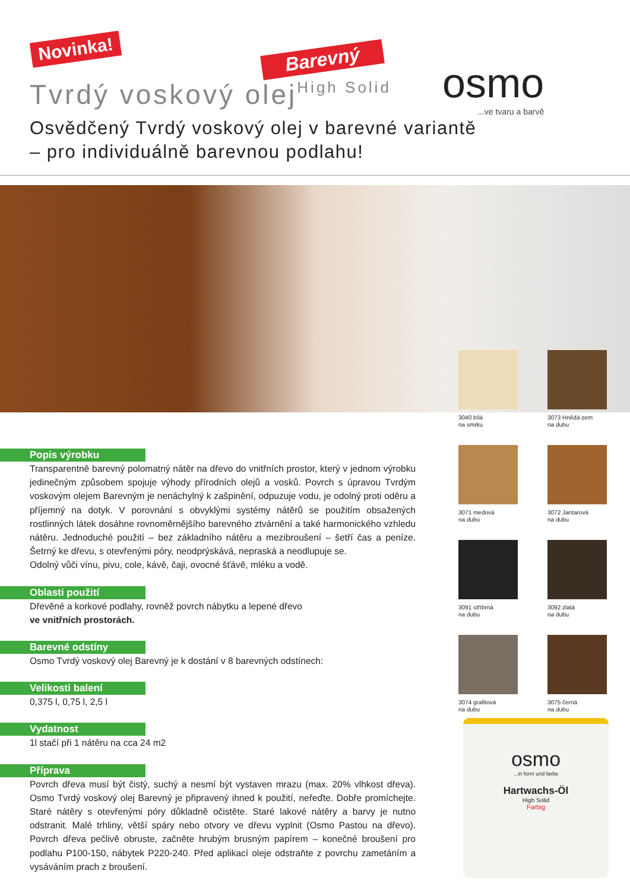Novinka!
Barevný
Tvrdý voskový olejHigh Solid osmo...ve tvaru a barvě
Osvědčený Tvrdý voskový olej v barevné variantě
– pro individuálně barevnou podlahu!
3040 bílá
na smrku
3073 Hnědá zem
na dubu
3071 medová
na dubu
3072 Jantarová
na dubu
3091 stříbrná
na dubu
3092 zlatá
na dubu
3074 grafitová
na dubu
3075 černá
na dubu
osmo
...in form und farbe
Hartwachs-Öl
High Solid
Farbig
Popis výrobku
Transparentně barevný polomatný nátěr na dřevo do vnitřních prostor, který v jednom výrobku jedinečným způsobem spojuje výhody přírodních olejů a vosků. Povrch s úpravou Tvrdým voskovým olejem Barevným je nenáchylný k zašpinění, odpuzuje vodu, je odolný proti oděru a příjemný na dotyk. V porovnání s obvyklými systémy nátěrů se použitím obsažených rostlinných látek dosáhne rovnoměrnějšího barevného ztvárnění a také harmonického vzhledu nátěru. Jednoduché použití – bez základního nátěru a mezibroušení – šetří čas a peníze. Šetrný ke dřevu, s otevřenými póry, neodprýskává, nepraská a neodlupuje se.
Odolný vůči vínu, pivu, cole, kávě, čaji, ovocné šťávě, mléku a vodě.
Oblasti použití
Dřevěné a korkové podlahy, rovněž povrch nábytku a lepené dřevo
ve vnitřních prostorách.
Barevné odstíny
Osmo Tvrdý voskový olej Barevný je k dostání v 8 barevných odstínech:
Velikosti balení
0,375 l, 0,75 l, 2,5 l
Vydatnost
1l stačí při 1 nátěru na cca 24 m2
Příprava
Povrch dřeva musí být čistý, suchý a nesmí být vystaven mrazu (max. 20% vlhkost dřeva). Osmo Tvrdý voskový olej Barevný je připravený ihned k použití, neřeďte. Dobře promíchejte. Staré nátěry s otevřenými póry důkladně očistěte. Staré lakové nátěry a barvy je nutno odstranit. Malé trhliny, větší spáry nebo otvory ve dřevu vyplnit (Osmo Pastou na dřevo). Povrch dřeva pečlivě obruste, začněte hrubým brusným papírem – konečné broušení pro podlahu P100-150, nábytek P220-240. Před aplikací oleje odstraňte z povrchu zametáním a vysáváním prach z broušení.